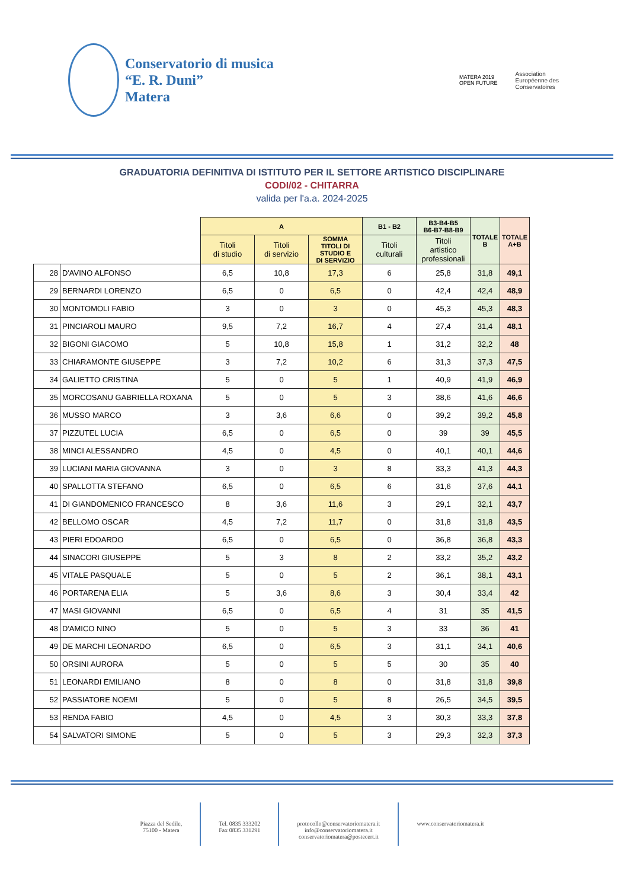Conservatorio di musica
“E. R. Duni”
Matera
MATERA 2019
OPEN FUTURE
Association
Européenne des
Conservatoires
GRADUATORIA DEFINITIVA DI ISTITUTO PER IL SETTORE ARTISTICO DISCIPLINARE
CODI/02 - CHITARRA
valida per l'a.a. 2024-2025
| | | A | | | B1 - B2 | B3-B4-B5 B6-B7-B8-B9 | TOTALE B | TOTALE A+B |
| --- | --- | --- | --- | --- | --- | --- | --- | --- |
| | | Titoli di studio | Titoli di servizio | SOMMA TITOLI DI STUDIO E DI SERVIZIO | Titoli culturali | Titoli artistico professionali | | |
| 28 | D'AVINO ALFONSO | 6,5 | 10,8 | 17,3 | 6 | 25,8 | 31,8 | 49,1 |
| 29 | BERNARDI LORENZO | 6,5 | 0 | 6,5 | 0 | 42,4 | 42,4 | 48,9 |
| 30 | MONTOMOLI FABIO | 3 | 0 | 3 | 0 | 45,3 | 45,3 | 48,3 |
| 31 | PINCIAROLI MAURO | 9,5 | 7,2 | 16,7 | 4 | 27,4 | 31,4 | 48,1 |
| 32 | BIGONI GIACOMO | 5 | 10,8 | 15,8 | 1 | 31,2 | 32,2 | 48 |
| 33 | CHIARAMONTE GIUSEPPE | 3 | 7,2 | 10,2 | 6 | 31,3 | 37,3 | 47,5 |
| 34 | GALIETTO CRISTINA | 5 | 0 | 5 | 1 | 40,9 | 41,9 | 46,9 |
| 35 | MORCOSANU GABRIELLA ROXANA | 5 | 0 | 5 | 3 | 38,6 | 41,6 | 46,6 |
| 36 | MUSSO MARCO | 3 | 3,6 | 6,6 | 0 | 39,2 | 39,2 | 45,8 |
| 37 | PIZZUTEL LUCIA | 6,5 | 0 | 6,5 | 0 | 39 | 39 | 45,5 |
| 38 | MINCI ALESSANDRO | 4,5 | 0 | 4,5 | 0 | 40,1 | 40,1 | 44,6 |
| 39 | LUCIANI MARIA GIOVANNA | 3 | 0 | 3 | 8 | 33,3 | 41,3 | 44,3 |
| 40 | SPALLOTTA STEFANO | 6,5 | 0 | 6,5 | 6 | 31,6 | 37,6 | 44,1 |
| 41 | DI GIANDOMENICO FRANCESCO | 8 | 3,6 | 11,6 | 3 | 29,1 | 32,1 | 43,7 |
| 42 | BELLOMO OSCAR | 4,5 | 7,2 | 11,7 | 0 | 31,8 | 31,8 | 43,5 |
| 43 | PIERI EDOARDO | 6,5 | 0 | 6,5 | 0 | 36,8 | 36,8 | 43,3 |
| 44 | SINACORI GIUSEPPE | 5 | 3 | 8 | 2 | 33,2 | 35,2 | 43,2 |
| 45 | VITALE PASQUALE | 5 | 0 | 5 | 2 | 36,1 | 38,1 | 43,1 |
| 46 | PORTARENA ELIA | 5 | 3,6 | 8,6 | 3 | 30,4 | 33,4 | 42 |
| 47 | MASI GIOVANNI | 6,5 | 0 | 6,5 | 4 | 31 | 35 | 41,5 |
| 48 | D'AMICO NINO | 5 | 0 | 5 | 3 | 33 | 36 | 41 |
| 49 | DE MARCHI LEONARDO | 6,5 | 0 | 6,5 | 3 | 31,1 | 34,1 | 40,6 |
| 50 | ORSINI AURORA | 5 | 0 | 5 | 5 | 30 | 35 | 40 |
| 51 | LEONARDI EMILIANO | 8 | 0 | 8 | 0 | 31,8 | 31,8 | 39,8 |
| 52 | PASSIATORE NOEMI | 5 | 0 | 5 | 8 | 26,5 | 34,5 | 39,5 |
| 53 | RENDA FABIO | 4,5 | 0 | 4,5 | 3 | 30,3 | 33,3 | 37,8 |
| 54 | SALVATORI SIMONE | 5 | 0 | 5 | 3 | 29,3 | 32,3 | 37,3 |
Piazza del Sedile,
75100 - Matera
Tel. 0835 333202
Fax 0835 331291
protocollo@conservatoriomatera.it
info@conservatoriomatera.it
conservatoriomatera@postecert.it
www.conservatoriomatera.it